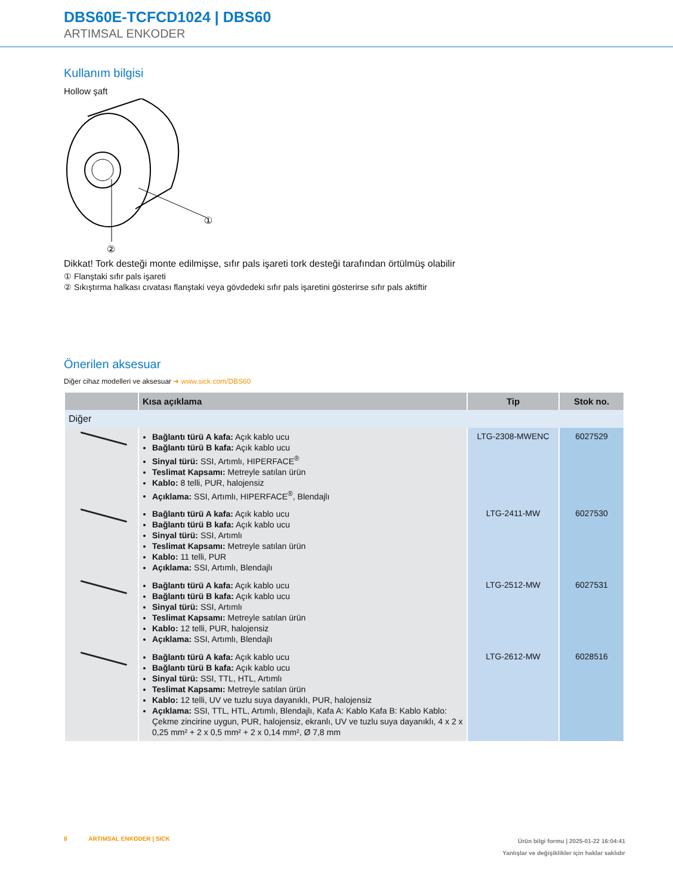DBS60E-TCFCD1024 | DBS60
ARTIMSAL ENKODER
Kullanım bilgisi
Hollow şaft
①
②
Dikkat! Tork desteği monte edilmişse, sıfır pals işareti tork desteği tarafından örtülmüş olabilir
① Flanştaki sıfır pals işareti
② Sıkıştırma halkası cıvatası flanştaki veya gövdedeki sıfır pals işaretini gösterirse sıfır pals aktiftir
Önerilen aksesuar
Diğer cihaz modelleri ve aksesuar ➜ www.sick.com/DBS60
| | Kısa açıklama | Tip | Stok no. |
| --- | --- | --- | --- |
| Diğer | | | |
| | Bağlantı türü A kafa: Açık kablo ucu Bağlantı türü B kafa: Açık kablo ucu Sinyal türü: SSI, Artımlı, HIPERFACE<sup>®</sup> Teslimat Kapsamı: Metreyle satılan ürün Kablo: 8 telli, PUR, halojensiz Açıklama: SSI, Artımlı, HIPERFACE<sup>®</sup>, Blendajlı | LTG-2308-MWENC | 6027529 |
| | Bağlantı türü A kafa: Açık kablo ucu Bağlantı türü B kafa: Açık kablo ucu Sinyal türü: SSI, Artımlı Teslimat Kapsamı: Metreyle satılan ürün Kablo: 11 telli, PUR Açıklama: SSI, Artımlı, Blendajlı | LTG-2411-MW | 6027530 |
| | Bağlantı türü A kafa: Açık kablo ucu Bağlantı türü B kafa: Açık kablo ucu Sinyal türü: SSI, Artımlı Teslimat Kapsamı: Metreyle satılan ürün Kablo: 12 telli, PUR, halojensiz Açıklama: SSI, Artımlı, Blendajlı | LTG-2512-MW | 6027531 |
| | Bağlantı türü A kafa: Açık kablo ucu Bağlantı türü B kafa: Açık kablo ucu Sinyal türü: SSI, TTL, HTL, Artımlı Teslimat Kapsamı: Metreyle satılan ürün Kablo: 12 telli, UV ve tuzlu suya dayanıklı, PUR, halojensiz Açıklama: SSI, TTL, HTL, Artımlı, Blendajlı, Kafa A: Kablo Kafa B: Kablo Kablo: Çekme zincirine uygun, PUR, halojensiz, ekranlı, UV ve tuzlu suya dayanıklı, 4 x 2 x 0,25 mm² + 2 x 0,5 mm² + 2 x 0,14 mm², Ø 7,8 mm | LTG-2612-MW | 6028516 |
8 ARTIMSAL ENKODER | SICK
Ürün bilgi formu | 2025-01-22 16:04:41
Yanlışlar ve değişiklikler için haklar saklıdır